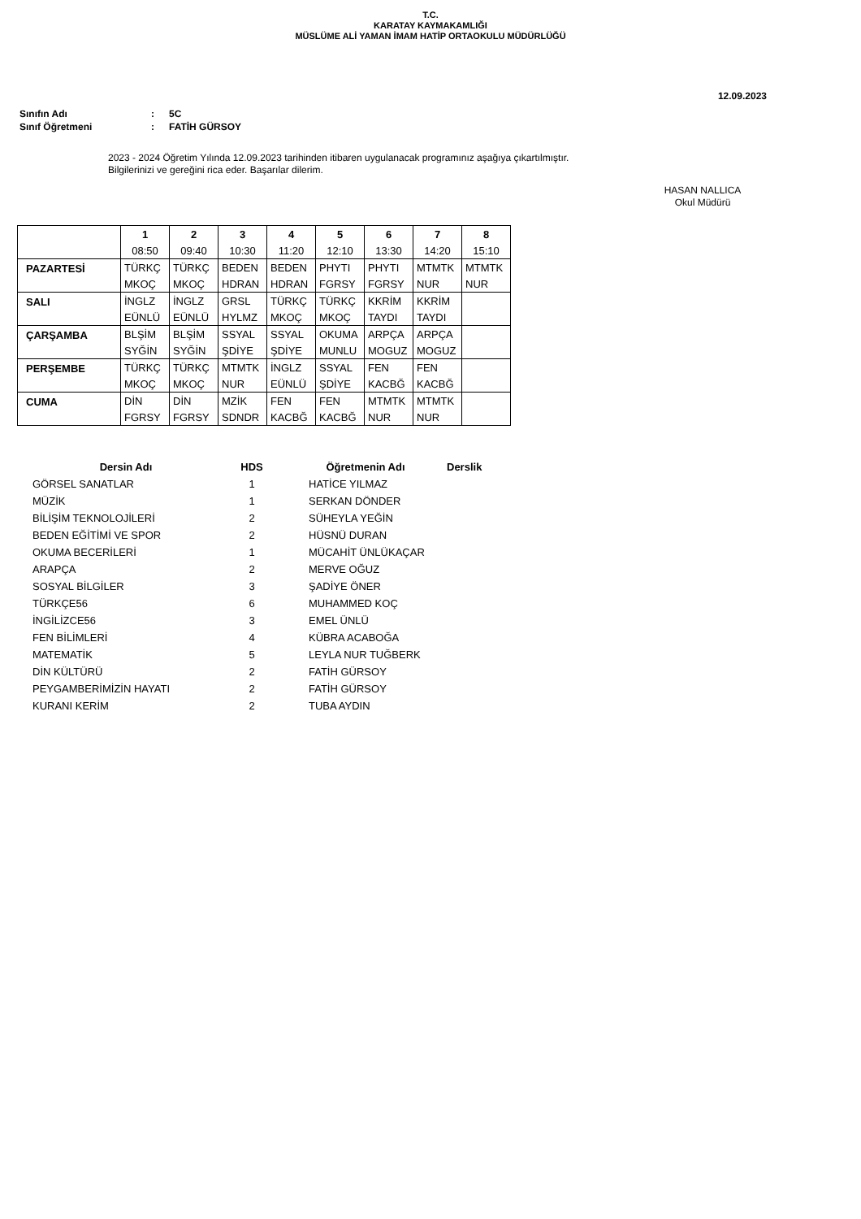T.C.
KARATAY KAYMAKAMLIĞI
MÜSLÜME ALİ YAMAN İMAM HATİP ORTAOKULU MÜDÜRLÜĞÜ
12.09.2023
| Sınıfın Adı | : | 5C |
| Sınıf Öğretmeni | : | FATİH GÜRSOY |
2023 - 2024 Öğretim Yılında 12.09.2023 tarihinden itibaren uygulanacak programınız aşağıya çıkartılmıştır.
Bilgilerinizi ve gereğini rica eder. Başarılar dilerim.
HASAN NALLICA
Okul Müdürü
| | 1 | 2 | 3 | 4 | 5 | 6 | 7 | 8 |
| --- | --- | --- | --- | --- | --- | --- | --- | --- |
| | 08:50 | 09:40 | 10:30 | 11:20 | 12:10 | 13:30 | 14:20 | 15:10 |
| PAZARTESİ | TÜRKÇ | TÜRKÇ | BEDEN | BEDEN | PHYTI | PHYTI | MTMTK | MTMTK |
| | MKOÇ | MKOÇ | HDRAN | HDRAN | FGRSY | FGRSY | NUR | NUR |
| SALI | İNGLZ | İNGLZ | GRSL | TÜRKÇ | TÜRKÇ | KKRİM | KKRİM | |
| | EÜNLÜ | EÜNLÜ | HYLMZ | MKOÇ | MKOÇ | TAYDI | TAYDI | |
| ÇARŞAMBA | BLŞİM | BLŞİM | SSYAL | SSYAL | OKUMA | ARPÇA | ARPÇA | |
| | SYĞİN | SYĞİN | ŞDİYE | ŞDİYE | MUNLU | MOGUZ | MOGUZ | |
| PERŞEMBE | TÜRKÇ | TÜRKÇ | MTMTK | İNGLZ | SSYAL | FEN | FEN | |
| | MKOÇ | MKOÇ | NUR | EÜNLÜ | ŞDİYE | KACBĞ | KACBĞ | |
| CUMA | DİN | DİN | MZİK | FEN | FEN | MTMTK | MTMTK | |
| | FGRSY | FGRSY | SDNDR | KACBĞ | KACBĞ | NUR | NUR | |
| Dersin Adı | HDS | Öğretmenin Adı | Derslik |
| --- | --- | --- | --- |
| GÖRSEL SANATLAR | 1 | HATİCE YILMAZ | |
| MÜZİK | 1 | SERKAN DÖNDER | |
| BİLİŞİM TEKNOLOJİLERİ | 2 | SÜHEYLA YEĞİN | |
| BEDEN EĞİTİMİ VE SPOR | 2 | HÜSNÜ DURAN | |
| OKUMA BECERİLERİ | 1 | MÜCAHİT ÜNLÜKAÇAR | |
| ARAPÇA | 2 | MERVE OĞUZ | |
| SOSYAL BİLGİLER | 3 | ŞADİYE ÖNER | |
| TÜRKÇE56 | 6 | MUHAMMED KOÇ | |
| İNGİLİZCE56 | 3 | EMEL ÜNLÜ | |
| FEN BİLİMLERİ | 4 | KÜBRA ACABOĞA | |
| MATEMATİK | 5 | LEYLA NUR TUĞBERK | |
| DİN KÜLTÜRÜ | 2 | FATİH GÜRSOY | |
| PEYGAMBERİMİZİN HAYATI | 2 | FATİH GÜRSOY | |
| KURANI KERİM | 2 | TUBA AYDIN | |